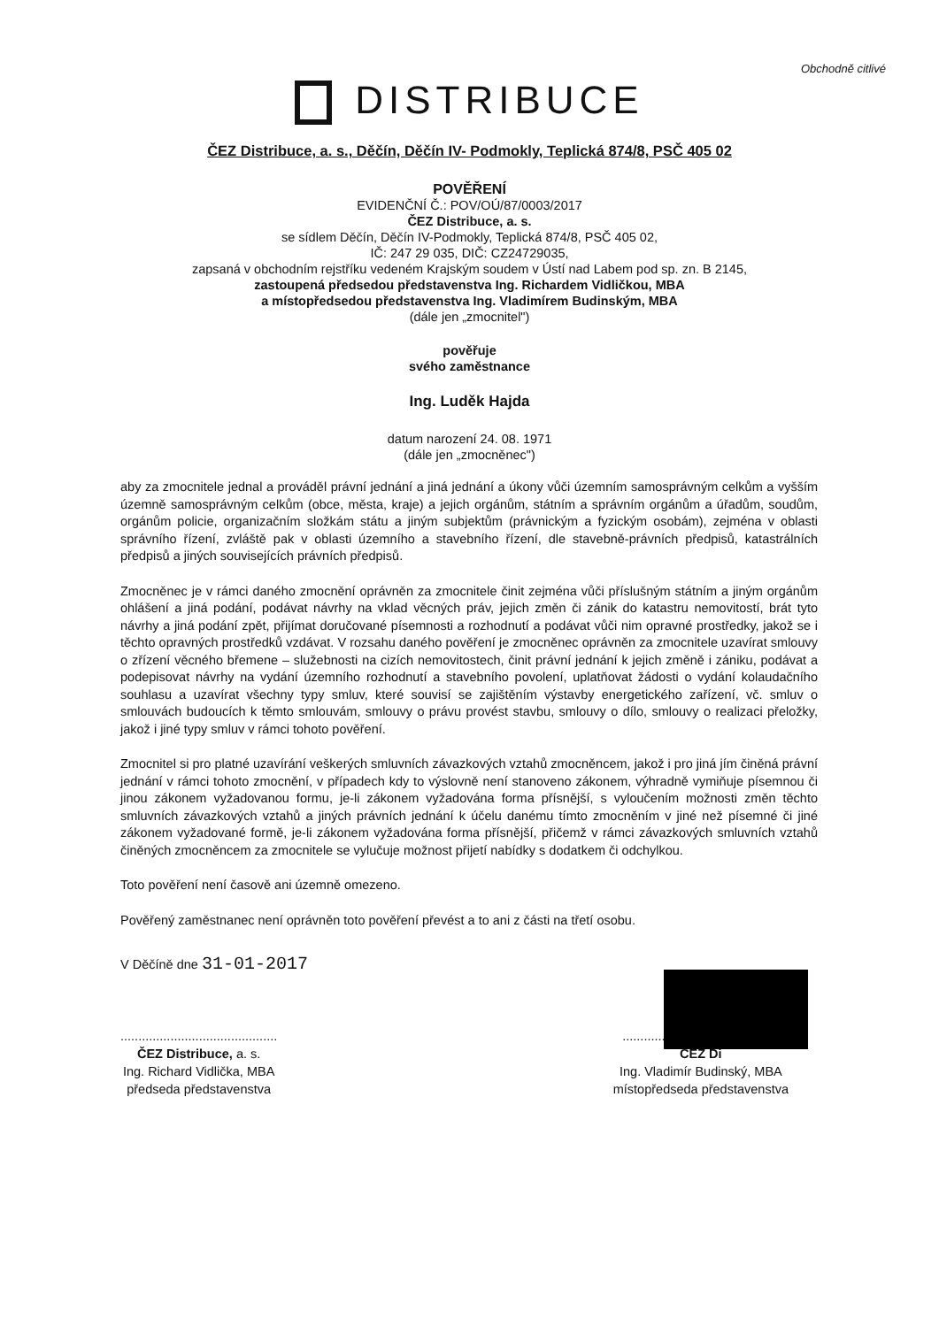Obchodně citlivé
DISTRIBUCE
ČEZ Distribuce, a. s., Děčín, Děčín IV- Podmokly, Teplická 874/8, PSČ 405 02
POVĚŘENÍ
EVIDENČNÍ Č.: POV/OÚ/87/0003/2017
ČEZ Distribuce, a. s.
se sídlem Děčín, Děčín IV-Podmokly, Teplická 874/8, PSČ 405 02,
IČ: 247 29 035, DIČ: CZ24729035,
zapsaná v obchodním rejstříku vedeném Krajským soudem v Ústí nad Labem pod sp. zn. B 2145,
zastoupená předsedou představenstva Ing. Richardem Vidličkou, MBA
a místopředsedou představenstva Ing. Vladimírem Budinským, MBA
(dále jen „zmocnitel")
pověřuje
svého zaměstnance
Ing. Luděk Hajda
datum narození 24. 08. 1971
(dále jen „zmocněnec")
aby za zmocnitele jednal a prováděl právní jednání a jiná jednání a úkony vůči územním samosprávným celkům a vyšším územně samosprávným celkům (obce, města, kraje) a jejich orgánům, státním a správním orgánům a úřadům, soudům, orgánům policie, organizačním složkám státu a jiným subjektům (právnickým a fyzickým osobám), zejména v oblasti správního řízení, zvláště pak v oblasti územního a stavebního řízení, dle stavebně-právních předpisů, katastrálních předpisů a jiných souvisejících právních předpisů.
Zmocněnec je v rámci daného zmocnění oprávněn za zmocnitele činit zejména vůči příslušným státním a jiným orgánům ohlášení a jiná podání, podávat návrhy na vklad věcných práv, jejich změn či zánik do katastru nemovitostí, brát tyto návrhy a jiná podání zpět, přijímat doručované písemnosti a rozhodnutí a podávat vůči nim opravné prostředky, jakož se i těchto opravných prostředků vzdávat. V rozsahu daného pověření je zmocněnec oprávněn za zmocnitele uzavírat smlouvy o zřízení věcného břemene – služebnosti na cizích nemovitostech, činit právní jednání k jejich změně i zániku, podávat a podepisovat návrhy na vydání územního rozhodnutí a stavebního povolení, uplatňovat žádosti o vydání kolaudačního souhlasu a uzavírat všechny typy smluv, které souvisí se zajištěním výstavby energetického zařízení, vč. smluv o smlouvách budoucích k těmto smlouvám, smlouvy o právu provést stavbu, smlouvy o dílo, smlouvy o realizaci přeložky, jakož i jiné typy smluv v rámci tohoto pověření.
Zmocnitel si pro platné uzavírání veškerých smluvních závazkových vztahů zmocněncem, jakož i pro jiná jím činěná právní jednání v rámci tohoto zmocnění, v případech kdy to výslovně není stanoveno zákonem, výhradně vymiňuje písemnou či jinou zákonem vyžadovanou formu, je-li zákonem vyžadována forma přísnější, s vyloučením možnosti změn těchto smluvních závazkových vztahů a jiných právních jednání k účelu danému tímto zmocněním v jiné než písemné či jiné zákonem vyžadované formě, je-li zákonem vyžadována forma přísnější, přičemž v rámci závazkových smluvních vztahů činěných zmocněncem za zmocnitele se vylučuje možnost přijetí nabídky s dodatkem či odchylkou.
Toto pověření není časově ani územně omezeno.
Pověřený zaměstnanec není oprávněn toto pověření převést a to ani z části na třetí osobu.
V Děčíně dne 31-01-2017
............................................
ČEZ Distribuce, a. s.
Ing. Richard Vidlička, MBA
předseda představenstva
............................................
ČEZ Di
Ing. Vladimír Budinský, MBA
místopředseda představenstva